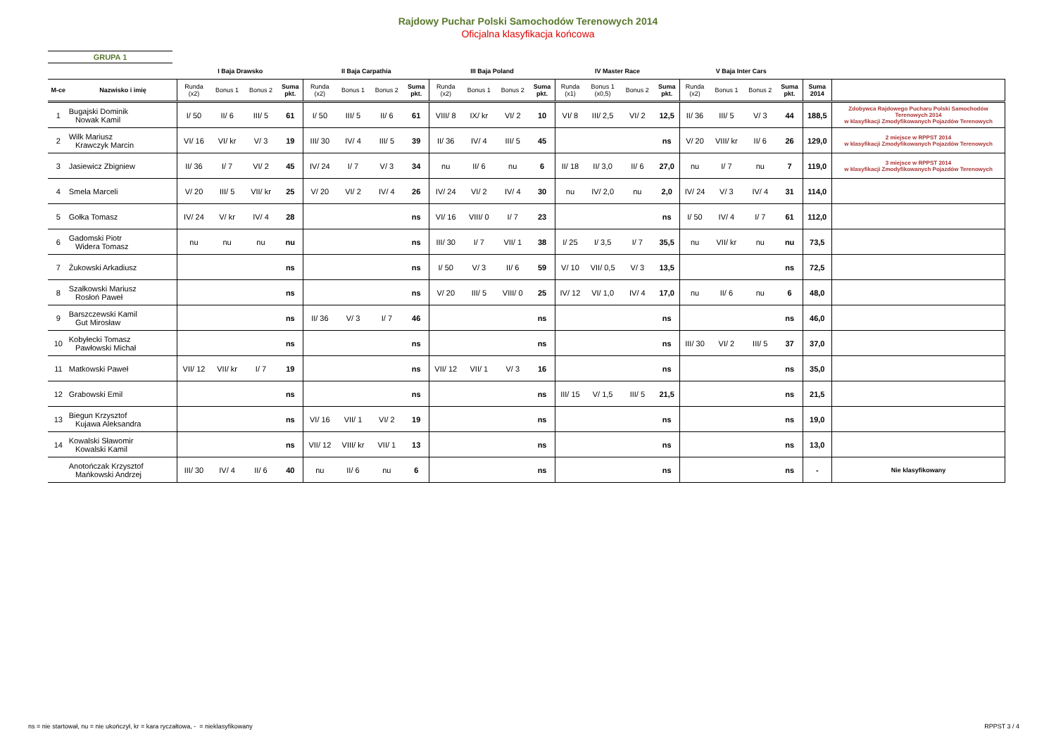Rajdowy Puchar Polski Samochodów Terenowych 2014
Oficjalna klasyfikacja końcowa
GRUPA 1
| | | I Baja Drawsko | | | | II Baja Carpathia | | | | III Baja Poland | | | | IV Master Race | | | | V Baja Inter Cars | | | | | |
| --- | --- | --- | --- | --- | --- | --- | --- | --- | --- | --- | --- | --- | --- | --- | --- | --- | --- | --- | --- | --- | --- | --- | --- |
| M-ce | Nazwisko i imię | Runda (x2) | Bonus 1 | Bonus 2 | Suma pkt. | Runda (x2) | Bonus 1 | Bonus 2 | Suma pkt. | Runda (x2) | Bonus 1 | Bonus 2 | Suma pkt. | Runda (x1) | Bonus 1 (x0,5) | Bonus 2 | Suma pkt. | Runda (x2) | Bonus 1 | Bonus 2 | Suma pkt. | Suma 2014 | |
| 1 | Bugajski Dominik Nowak Kamil | I/ 50 | II/ 6 | III/ 5 | 61 | I/ 50 | III/ 5 | II/ 6 | 61 | VIII/ 8 | IX/ kr | VI/ 2 | 10 | VI/ 8 | III/ 2,5 | VI/ 2 | 12,5 | II/ 36 | III/ 5 | V/ 3 | 44 | 188,5 | Zdobywca Rajdowego Pucharu Polski Samochodów Terenowych 2014 w klasyfikacji Zmodyfikowanych Pojazdów Terenowych |
| 2 | Wilk Mariusz Krawczyk Marcin | VI/ 16 | VI/ kr | V/ 3 | 19 | III/ 30 | IV/ 4 | III/ 5 | 39 | II/ 36 | IV/ 4 | III/ 5 | 45 | | | | ns | V/ 20 | VIII/ kr | II/ 6 | 26 | 129,0 | 2 miejsce w RPPST 2014 w klasyfikacji Zmodyfikowanych Pojazdów Terenowych |
| 3 | Jasiewicz Zbigniew | II/ 36 | I/ 7 | VI/ 2 | 45 | IV/ 24 | I/ 7 | V/ 3 | 34 | nu | II/ 6 | nu | 6 | II/ 18 | II/ 3,0 | II/ 6 | 27,0 | nu | I/ 7 | nu | 7 | 119,0 | 3 miejsce w RPPST 2014 w klasyfikacji Zmodyfikowanych Pojazdów Terenowych |
| 4 | Smela Marceli | V/ 20 | III/ 5 | VII/ kr | 25 | V/ 20 | VI/ 2 | IV/ 4 | 26 | IV/ 24 | VI/ 2 | IV/ 4 | 30 | nu | IV/ 2,0 | nu | 2,0 | IV/ 24 | V/ 3 | IV/ 4 | 31 | 114,0 | |
| 5 | Gołka Tomasz | IV/ 24 | V/ kr | IV/ 4 | 28 | | | | ns | VI/ 16 | VIII/ 0 | I/ 7 | 23 | | | | ns | I/ 50 | IV/ 4 | I/ 7 | 61 | 112,0 | |
| 6 | Gadomski Piotr Widera Tomasz | nu | nu | nu | nu | | | | ns | III/ 30 | I/ 7 | VII/ 1 | 38 | I/ 25 | I/ 3,5 | I/ 7 | 35,5 | nu | VII/ kr | nu | nu | 73,5 | |
| 7 | Żukowski Arkadiusz | | | | ns | | | | ns | I/ 50 | V/ 3 | II/ 6 | 59 | V/ 10 | VII/ 0,5 | V/ 3 | 13,5 | | | | ns | 72,5 | |
| 8 | Szałkowski Mariusz Rosłoń Paweł | | | | ns | | | | ns | V/ 20 | III/ 5 | VIII/ 0 | 25 | IV/ 12 | VI/ 1,0 | IV/ 4 | 17,0 | nu | II/ 6 | nu | 6 | 48,0 | |
| 9 | Barszczewski Kamil Gut Mirosław | | | | ns | II/ 36 | V/ 3 | I/ 7 | 46 | | | | ns | | | | ns | | | | ns | 46,0 | |
| 10 | Kobyłecki Tomasz Pawłowski Michał | | | | ns | | | | ns | | | | ns | | | | ns | III/ 30 | VI/ 2 | III/ 5 | 37 | 37,0 | |
| 11 | Matkowski Paweł | VII/ 12 | VII/ kr | I/ 7 | 19 | | | | ns | VII/ 12 | VII/ 1 | V/ 3 | 16 | | | | ns | | | | ns | 35,0 | |
| 12 | Grabowski Emil | | | | ns | | | | ns | | | | ns | III/ 15 | V/ 1,5 | III/ 5 | 21,5 | | | | ns | 21,5 | |
| 13 | Biegun Krzysztof Kujawa Aleksandra | | | | ns | VI/ 16 | VII/ 1 | VI/ 2 | 19 | | | | ns | | | | ns | | | | ns | 19,0 | |
| 14 | Kowalski Sławomir Kowalski Kamil | | | | ns | VII/ 12 | VIII/ kr | VII/ 1 | 13 | | | | ns | | | | ns | | | | ns | 13,0 | |
| | Anotończak Krzysztof Mańkowski Andrzej | III/ 30 | IV/ 4 | II/ 6 | 40 | nu | II/ 6 | nu | 6 | | | | ns | | | | ns | | | | ns | - | Nie klasyfikowany |
ns = nie startował, nu = nie ukończył, kr = kara ryczałtowa, - = nieklasyfikowany
RPPST 3 / 4